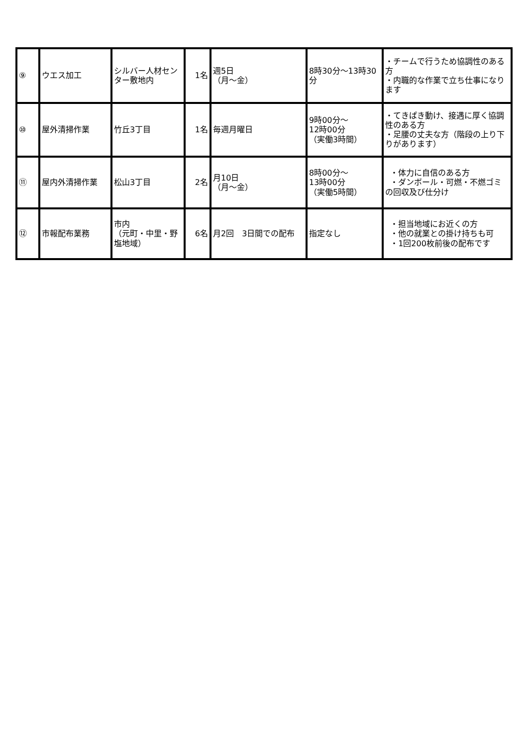| ⑨ | ウエス加工 | シルバー人材センター敷地内 | 1名 | 週5日 （月～金） | 8時30分～13時30分 | ・チームで行うため協調性のある方 ・内職的な作業で立ち仕事になります |
| ⑩ | 屋外清掃作業 | 竹丘3丁目 | 1名 | 毎週月曜日 | 9時00分～ 12時00分 （実働3時間） | ・てきぱき動け、接遇に厚く協調性のある方 ・足腰の丈夫な方（階段の上り下りがあります） |
| ⑪ | 屋内外清掃作業 | 松山3丁目 | 2名 | 月10日 （月～金） | 8時00分～ 13時00分 （実働5時間） | ・体力に自信のある方 ・ダンボール・可燃・不燃ゴミの回収及び仕分け |
| ⑫ | 市報配布業務 | 市内 （元町・中里・野塩地域） | 6名 | 月2回 3日間での配布 | 指定なし | ・担当地域にお近くの方 ・他の就業との掛け持ちも可 ・1回200枚前後の配布です |